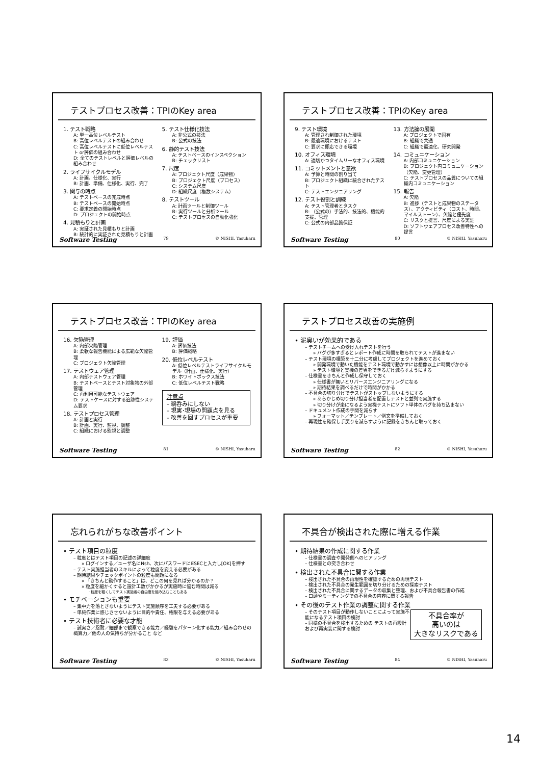テストプロセス改善：TPIのKey area
1. テスト戦略
A: 単一高位レベルテスト
B: 高位レベルテストの組み合わせ
C: 高位レベルテストに低位レベルテスト or評価の組み合わせ
D: 全てのテストレベルと評価レベルの組み合わせ
2. ライフサイクルモデル
A: 計画、仕様化、実行
B: 計画、準備、仕様化、実行、完了
3. 関与の時点
A: テストベースの完成時点
B: テストベースの開始時点
C: 要求定義の開始時点
D: プロジェクトの開始時点
4. 見積もりと計画
A: 実証された見積もりと計画
B: 統計的に実証された見積もりと計画
5. テスト仕様化技法
A: 非公式の技法
B: 公式の技法
6. 静的テスト技法
A: テストベースのインスペクション
B: チェックリスト
7. 尺度
A: プロジェクト尺度（成果物）
B: プロジェクト尺度（プロセス）
C: システム尺度
D: 組織尺度（複数システム）
8. テストツール
A: 計画ツールと制御ツール
B: 実行ツールと分析ツール
C: テストプロセスの自動化強化
Software Testing 79 © NISHI, Yasuharu
テストプロセス改善：TPIのKey area
9. テスト環境
A: 管理され制御された環境
B: 最適環境におけるテスト
C: 要求に即応できる環境
10. オフィス環境
A: 適切かつタイムリーなオフィス環境
11. コミットメントと意欲
A: 予算と時間の割り当て
B: プロジェクト組織に統合されたテスト
C: テストエンジニアリング
12. テスト役割と訓練
A: テスト管理者とタスク
B: （公式の）手法的、技法的、機能的支援、管理
C: 公式の内部品質保証
13. 方法論の展開
A: プロジェクトで固有
B: 組織で共通
C: 組織で最適化、研究開発
14. コミュニケーション
A: 内部コミュニケーション
B: プロジェクト内コミュニケーション（欠陥、変更管理）
C: テストプロセスの品質についての組織内コミュニケーション
15. 報告
A: 欠陥
B: 進捗（テストと成果物のステータス）、アクティビティ（コスト、時間、マイルストーン）、欠陥と優先度
C: リスクと提言、尺度による実証
D: ソフトウェアプロセス改善特性への提言
Software Testing 80 © NISHI, Yasuharu
テストプロセス改善：TPIのKey area
16. 欠陥管理
A: 内部欠陥管理
B: 柔軟な報告機能による広範な欠陥管理
C: プロジェクト欠陥管理
17. テストウェア管理
A: 内部テストウェア管理
B: テストベースとテスト対象物の外部管理
C: 再利用可能なテストウェア
D: テストケースに対する追跡性システム要求
18. テストプロセス管理
A: 計画と実行
B: 計画、実行、監視、調整
C: 組織における監視と調整
19. 評価
A: 評価技法
B: 評価戦略
20. 低位レベルテスト
A: 低位レベルテストライフサイクルモデル（計画、仕様化、実行）
B: ホワイトボックス技法
C: 低位レベルテスト戦略
注意点
– 鵜呑みにしない
– 現実･現場の問題点を見る
– 改善を回すプロセスが重要
Software Testing 81 © NISHI, Yasuharu
テストプロセス改善の実施例
• 泥臭いが効果的である
– テストチームへの受け入れテストを行う
» バグが多すぎるとレポート作成に時間を取られてテストが進まない
– テスト環境の構築を十二分に考慮してプロジェクトを進めておく
» 開発環境で動いた機能をテスト環境で動かすには想像以上に時間がかかる
» テスト環境と実機の差異をできるだけ減らすようにする
– 仕様書をきちんと作成し保守しておく
» 仕様書が無いとリバースエンジニアリングになる
» 期待結果を調べるだけで時間がかかる
– 不具合の切り分けでテストがストップしないようにする
» あらかじめ切り分け担当者を配置しテストと並列で実施する
» 切り分けが楽になるよう実機テストにソフト単体のバグを持ち込まない
– ドキュメント作成の手間を減らす
» フォーマット／テンプレート／例文を準備しておく
– 再現性を確保し手戻りを減らすように記録をきちんと取っておく
Software Testing 82 © NISHI, Yasuharu
忘れられがちな改善ポイント
• テスト項目の粒度
– 粒度とはテスト項目の記述の詳細度
» ログインする／ユーザ名にNsh、次にパスワードにESECと入力し[OK]を押す
– テスト実施担当者のスキルによって粒度を変える必要がある
– 期待結果やチェックポイントの粒度も問題になる
» 「きちんと動作すること」は、どこの何を見れば分かるのか？
» 粒度を細かくすると設計工数がかかるが実施時に悩む時間は減る
· 粒度を粗くしてテスト実施者の自由度を組み込むこともある
• モチベーションも重要
– 集中力を落とさないようにテスト実施順序を工夫する必要がある
– 単純作業に感じさせないように目的や責任、権限を与える必要がある
• テスト技術者に必要な才能
– 誠実さ／忍耐／細部まで観察できる能力／経験をパターン化する能力／組み合わせの概算力／他の人の気持ちが分かること など
Software Testing 83 © NISHI, Yasuharu
不具合が検出された際に増える作業
• 期待結果の作成に関する作業
– 仕様書の調査や開発側へのヒアリング
– 仕様書との突き合わせ
• 検出された不具合に関する作業
– 検出された不具合の再現性を確認するための再現テスト
– 検出された不具合の発生範囲を切り分けるための探索テスト
– 検出された不具合に関するデータの収集と整理、および不具合報告書の作成
– 口頭やミーティングでの不具合の内容に関する報告
• その後のテスト作業の調整に関する作業
– そのテスト項目が動作しないことによって実施不能になるテスト項目の検討
– 同様の不具合を検出するための テストの再設計および再実装に関する検討
不具合率が
高いのは
大きなリスクである
Software Testing 84 © NISHI, Yasuharu
14